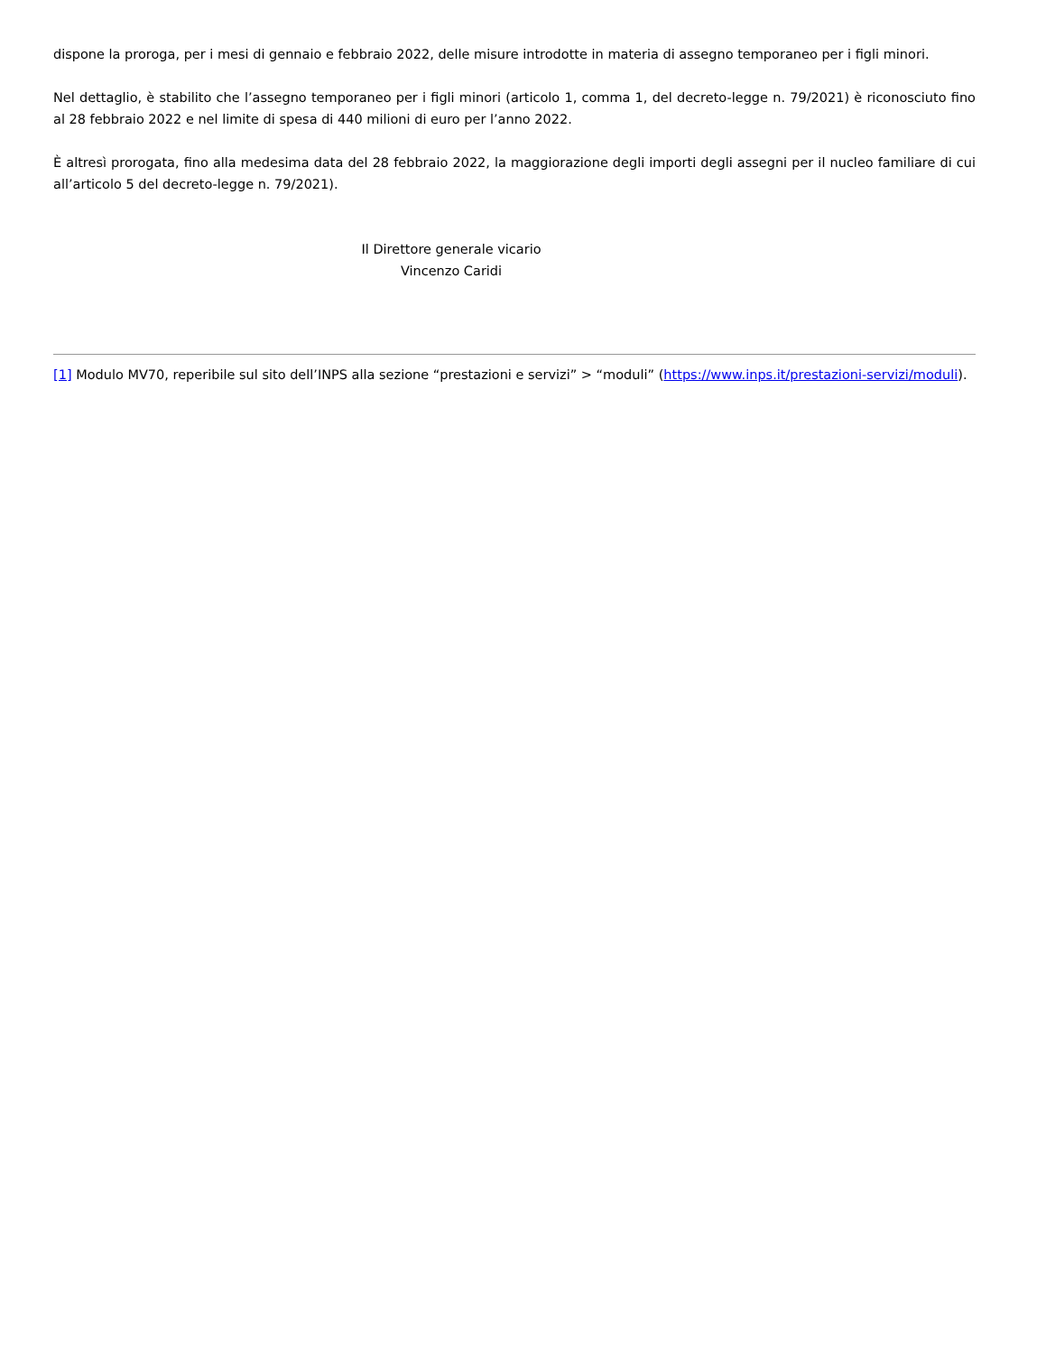dispone la proroga, per i mesi di gennaio e febbraio 2022, delle misure introdotte in materia di assegno temporaneo per i figli minori.
Nel dettaglio, è stabilito che l’assegno temporaneo per i figli minori (articolo 1, comma 1, del decreto-legge n. 79/2021) è riconosciuto fino al 28 febbraio 2022 e nel limite di spesa di 440 milioni di euro per l’anno 2022.
È altresì prorogata, fino alla medesima data del 28 febbraio 2022, la maggiorazione degli importi degli assegni per il nucleo familiare di cui all’articolo 5 del decreto-legge n. 79/2021).
Il Direttore generale vicario
Vincenzo Caridi
[1] Modulo MV70, reperibile sul sito dell’INPS alla sezione “prestazioni e servizi” > “moduli” (https://www.inps.it/prestazioni-servizi/moduli).